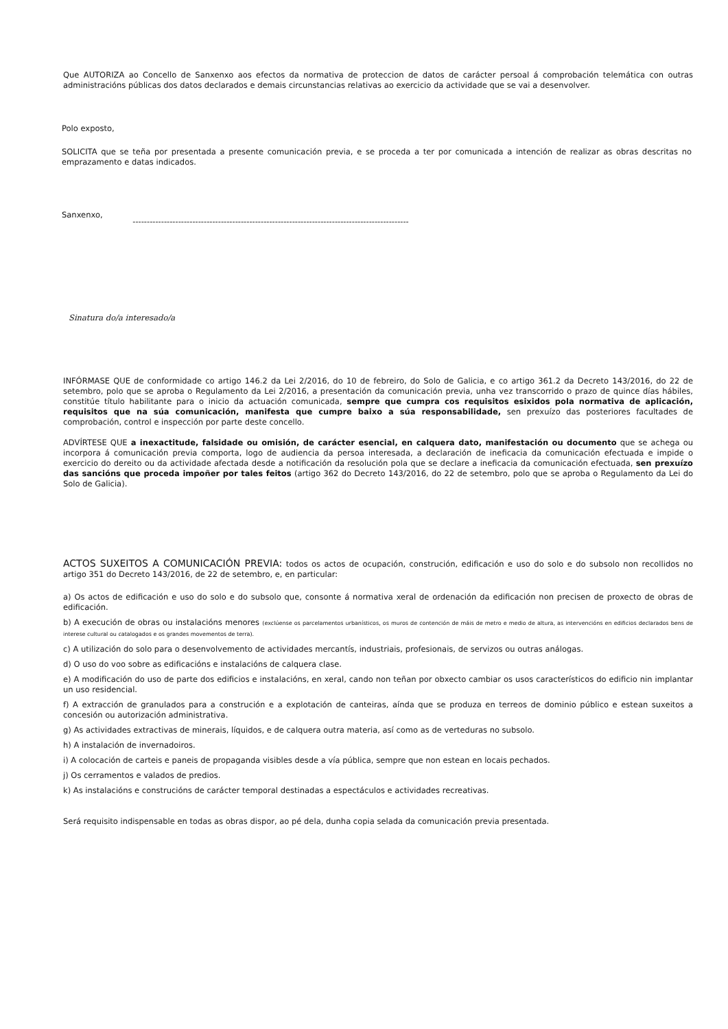Que AUTORIZA ao Concello de Sanxenxo aos efectos da normativa de proteccion de datos de carácter persoal á comprobación telemática con outras administracións públicas dos datos declarados e demais circunstancias relativas ao exercicio da actividade que se vai a desenvolver.
Polo exposto,
SOLICITA que se teña por presentada a presente comunicación previa, e se proceda a ter por comunicada a intención de realizar as obras descritas no emprazamento e datas indicados.
Sanxenxo, -------------------------------------------------------------------------------------------------
Sinatura do/a interesado/a
INFÓRMASE QUE de conformidade co artigo 146.2 da Lei 2/2016, do 10 de febreiro, do Solo de Galicia, e co artigo 361.2 da Decreto 143/2016, do 22 de setembro, polo que se aproba o Regulamento da Lei 2/2016, a presentación da comunicación previa, unha vez transcorrido o prazo de quince días hábiles, constitúe título habilitante para o inicio da actuación comunicada, sempre que cumpra cos requisitos esixidos pola normativa de aplicación, requisitos que na súa comunicación, manifesta que cumpre baixo a súa responsabilidade, sen prexuízo das posteriores facultades de comprobación, control e inspección por parte deste concello.
ADVÍRTESE QUE a inexactitude, falsidade ou omisión, de carácter esencial, en calquera dato, manifestación ou documento que se achega ou incorpora á comunicación previa comporta, logo de audiencia da persoa interesada, a declaración de ineficacia da comunicación efectuada e impide o exercicio do dereito ou da actividade afectada desde a notificación da resolución pola que se declare a ineficacia da comunicación efectuada, sen prexuízo das sancións que proceda impoñer por tales feitos (artigo 362 do Decreto 143/2016, do 22 de setembro, polo que se aproba o Regulamento da Lei do Solo de Galicia).
ACTOS SUXEITOS A COMUNICACIÓN PREVIA: todos os actos de ocupación, construción, edificación e uso do solo e do subsolo non recollidos no artigo 351 do Decreto 143/2016, de 22 de setembro, e, en particular:
a) Os actos de edificación e uso do solo e do subsolo que, consonte á normativa xeral de ordenación da edificación non precisen de proxecto de obras de edificación.
b) A execución de obras ou instalacións menores (exclúense os parcelamentos urbanísticos, os muros de contención de máis de metro e medio de altura, as intervencións en edificios declarados bens de interese cultural ou catalogados e os grandes movementos de terra).
c) A utilización do solo para o desenvolvemento de actividades mercantís, industriais, profesionais, de servizos ou outras análogas.
d) O uso do voo sobre as edificacións e instalacións de calquera clase.
e) A modificación do uso de parte dos edificios e instalacións, en xeral, cando non teñan por obxecto cambiar os usos característicos do edificio nin implantar un uso residencial.
f) A extracción de granulados para a construción e a explotación de canteiras, aínda que se produza en terreos de dominio público e estean suxeitos a concesión ou autorización administrativa.
g) As actividades extractivas de minerais, líquidos, e de calquera outra materia, así como as de verteduras no subsolo.
h) A instalación de invernadoiros.
i) A colocación de carteis e paneis de propaganda visibles desde a vía pública, sempre que non estean en locais pechados.
j) Os cerramentos e valados de predios.
k) As instalacións e construcións de carácter temporal destinadas a espectáculos e actividades recreativas.
Será requisito indispensable en todas as obras dispor, ao pé dela, dunha copia selada da comunicación previa presentada.